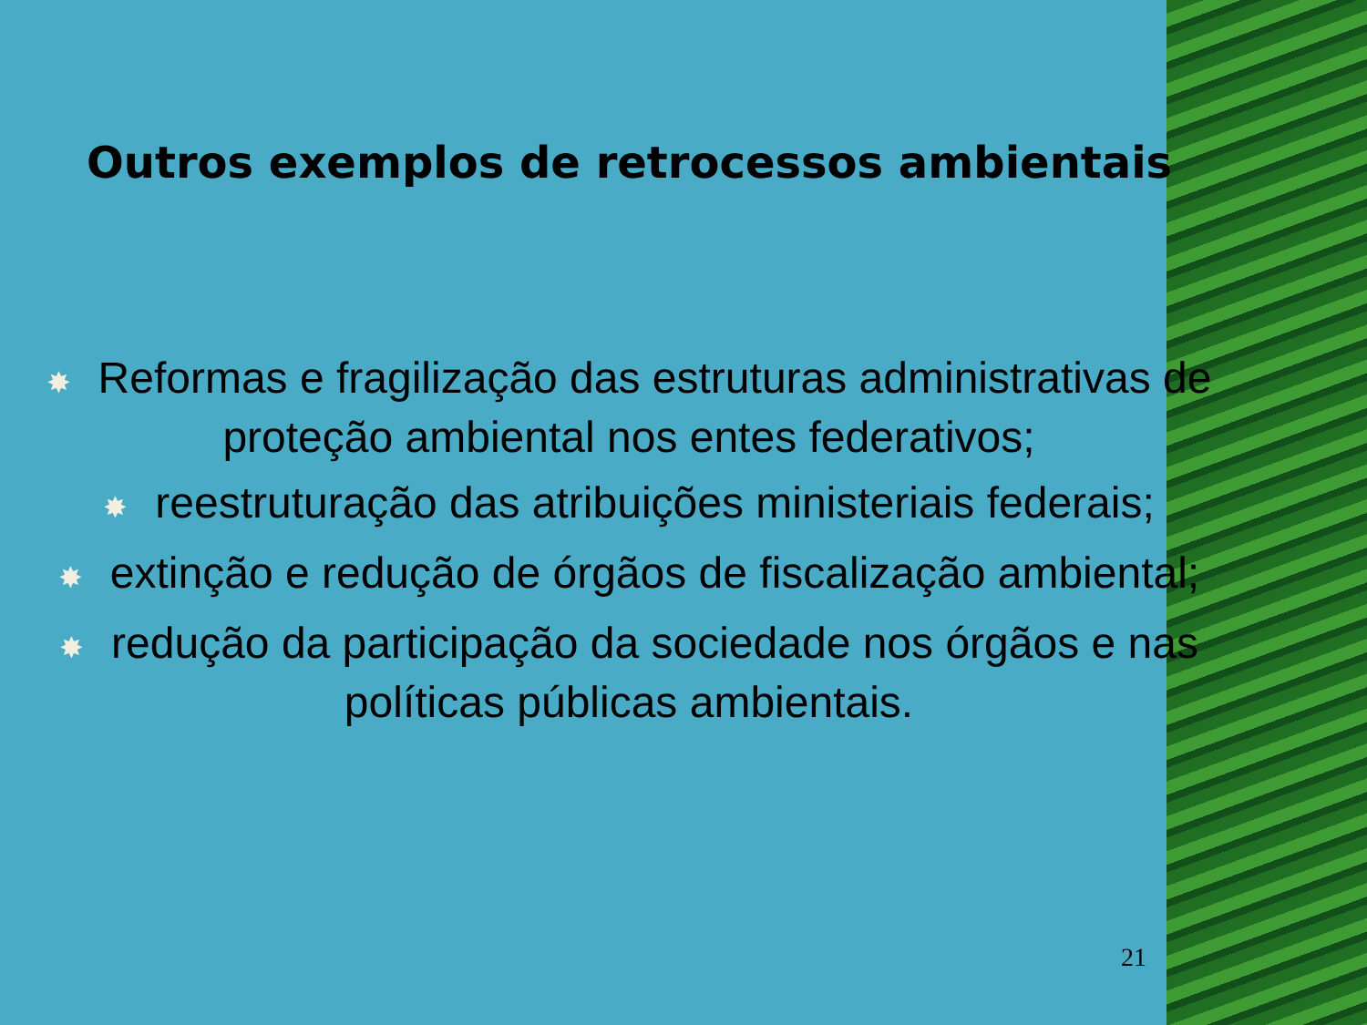Outros exemplos de retrocessos ambientais
✸ Reformas e fragilização das estruturas administrativas de proteção ambiental nos entes federativos;
✸ reestruturação das atribuições ministeriais federais;
✸ extinção e redução de órgãos de fiscalização ambiental;
✸ redução da participação da sociedade nos órgãos e nas políticas públicas ambientais.
21